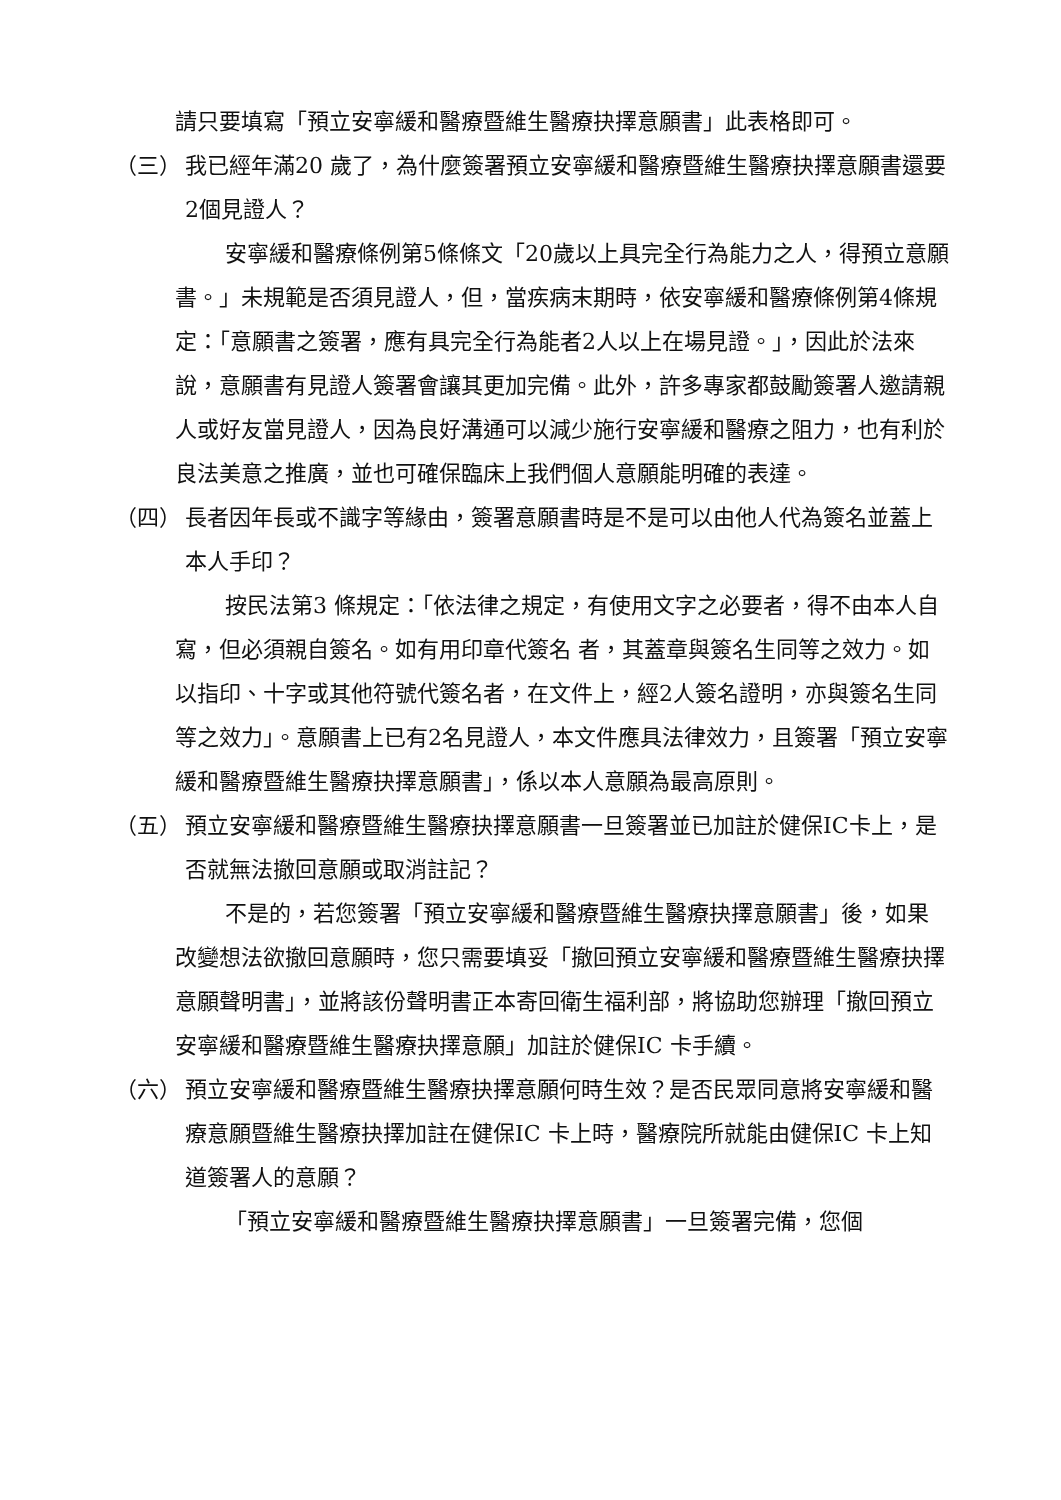請只要填寫「預立安寧緩和醫療暨維生醫療抉擇意願書」此表格即可。
（三） 我已經年滿20 歲了，為什麼簽署預立安寧緩和醫療暨維生醫療抉擇意願書還要2個見證人？
安寧緩和醫療條例第5條條文「20歲以上具完全行為能力之人，得預立意願書。」未規範是否須見證人，但，當疾病末期時，依安寧緩和醫療條例第4條規定：「意願書之簽署，應有具完全行為能者2人以上在場見證。」，因此於法來說，意願書有見證人簽署會讓其更加完備。此外，許多專家都鼓勵簽署人邀請親人或好友當見證人，因為良好溝通可以減少施行安寧緩和醫療之阻力，也有利於良法美意之推廣，並也可確保臨床上我們個人意願能明確的表達。
（四） 長者因年長或不識字等緣由，簽署意願書時是不是可以由他人代為簽名並蓋上本人手印？
按民法第3 條規定：「依法律之規定，有使用文字之必要者，得不由本人自寫，但必須親自簽名。如有用印章代簽名 者，其蓋章與簽名生同等之效力。如以指印、十字或其他符號代簽名者，在文件上，經2人簽名證明，亦與簽名生同等之效力」。意願書上已有2名見證人，本文件應具法律效力，且簽署「預立安寧緩和醫療暨維生醫療抉擇意願書」，係以本人意願為最高原則。
（五） 預立安寧緩和醫療暨維生醫療抉擇意願書一旦簽署並已加註於健保IC卡上，是否就無法撤回意願或取消註記？
不是的，若您簽署「預立安寧緩和醫療暨維生醫療抉擇意願書」後，如果改變想法欲撤回意願時，您只需要填妥「撤回預立安寧緩和醫療暨維生醫療抉擇意願聲明書」，並將該份聲明書正本寄回衛生福利部，將協助您辦理「撤回預立安寧緩和醫療暨維生醫療抉擇意願」加註於健保IC 卡手續。
（六） 預立安寧緩和醫療暨維生醫療抉擇意願何時生效？是否民眾同意將安寧緩和醫療意願暨維生醫療抉擇加註在健保IC 卡上時，醫療院所就能由健保IC 卡上知道簽署人的意願？
「預立安寧緩和醫療暨維生醫療抉擇意願書」一旦簽署完備，您個